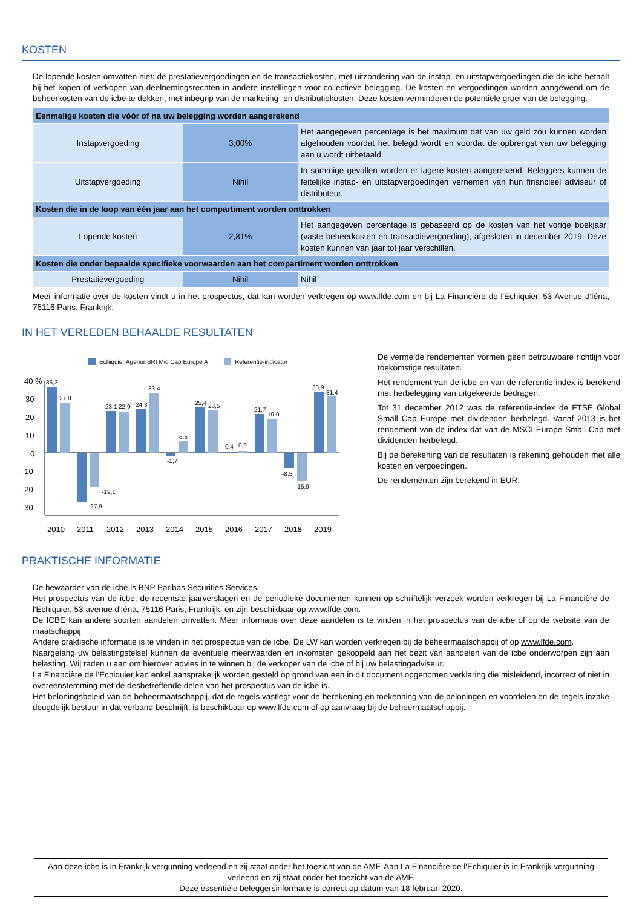KOSTEN
De lopende kosten omvatten niet: de prestatievergoedingen en de transactiekosten, met uitzondering van de instap- en uitstapvergoedingen die de icbe betaalt bij het kopen of verkopen van deelnemingsrechten in andere instellingen voor collectieve belegging. De kosten en vergoedingen worden aangewend om de beheerkosten van de icbe te dekken, met inbegrip van de marketing- en distributiekosten. Deze kosten verminderen de potentiële groei van de belegging.
| Eenmalige kosten die vóór of na uw belegging worden aangerekend | | |
| Instapvergoeding | 3,00% | Het aangegeven percentage is het maximum dat van uw geld zou kunnen worden afgehouden voordat het belegd wordt en voordat de opbrengst van uw belegging aan u wordt uitbetaald. |
| Uitstapvergoeding | Nihil | In sommige gevallen worden er lagere kosten aangerekend. Beleggers kunnen de feitelijke instap- en uitstapvergoedingen vernemen van hun financieel adviseur of distributeur. |
| Kosten die in de loop van één jaar aan het compartiment worden onttrokken | | |
| Lopende kosten | 2,81% | Het aangegeven percentage is gebaseerd op de kosten van het vorige boekjaar (vaste beheerkosten en transactievergoeding), afgesloten in december 2019. Deze kosten kunnen van jaar tot jaar verschillen. |
| Kosten die onder bepaalde specifieke voorwaarden aan het compartiment worden onttrokken | | |
| Prestatievergoeding | Nihil | Nihil |
Meer informatie over de kosten vindt u in het prospectus, dat kan worden verkregen op www.lfde.com en bij La Financière de l'Echiquier, 53 Avenue d'Iéna, 75116 Paris, Frankrijk.
IN HET VERLEDEN BEHAALDE RESULTATEN
Echiquier Agenor SRI Mid Cap Europe A
Referentie-indicator
40 %
30
20
10
0
-10
-20
-30
36,3
27,8
-27,9
-19,1
23,1
22,9
24,3
33,4
-1,7
6,5
25,4
23,5
0,4
0,9
21,7
19,0
-8,5
-15,9
33,9
31,4
2010
2011
2012
2013
2014
2015
2016
2017
2018
2019
De vermelde rendementen vormen geen betrouwbare richtlijn voor toekomstige resultaten.
Het rendement van de icbe en van de referentie-index is berekend met herbelegging van uitgekeerde bedragen.
Tot 31 december 2012 was de referentie-index de FTSE Global Small Cap Europe met dividenden herbelegd. Vanaf 2013 is het rendement van de index dat van de MSCI Europe Small Cap met dividenden herbelegd.
Bij de berekening van de resultaten is rekening gehouden met alle kosten en vergoedingen.
De rendementen zijn berekend in EUR.
PRAKTISCHE INFORMATIE
De bewaarder van de icbe is BNP Paribas Securities Services.
Het prospectus van de icbe, de recentste jaarverslagen en de periodieke documenten kunnen op schriftelijk verzoek worden verkregen bij La Financière de l'Echiquier, 53 avenue d'Iéna, 75116 Paris, Frankrijk, en zijn beschikbaar op www.lfde.com.
De ICBE kan andere soorten aandelen omvatten. Meer informatie over deze aandelen is te vinden in het prospectus van de icbe of op de website van de maatschappij.
Andere praktische informatie is te vinden in het prospectus van de icbe. De LW kan worden verkregen bij de beheermaatschappij of op www.lfde.com.
Naargelang uw belastingstelsel kunnen de eventuele meerwaarden en inkomsten gekoppeld aan het bezit van aandelen van de icbe onderworpen zijn aan belasting. Wij raden u aan om hierover advies in te winnen bij de verkoper van de icbe of bij uw belastingadviseur.
La Financière de l'Echiquier kan enkel aansprakelijk worden gesteld op grond van een in dit document opgenomen verklaring die misleidend, incorrect of niet in overeenstemming met de desbetreffende delen van het prospectus van de icbe is.
Het beloningsbeleid van de beheermaatschappij, dat de regels vastlegt voor de berekening en toekenning van de beloningen en voordelen en de regels inzake deugdelijk bestuur in dat verband beschrijft, is beschikbaar op www.lfde.com of op aanvraag bij de beheermaatschappij.
Aan deze icbe is in Frankrijk vergunning verleend en zij staat onder het toezicht van de AMF. Aan La Financière de l'Echiquier is in Frankrijk vergunning verleend en zij staat onder het toezicht van de AMF.
Deze essentiële beleggersinformatie is correct op datum van 18 februari 2020.